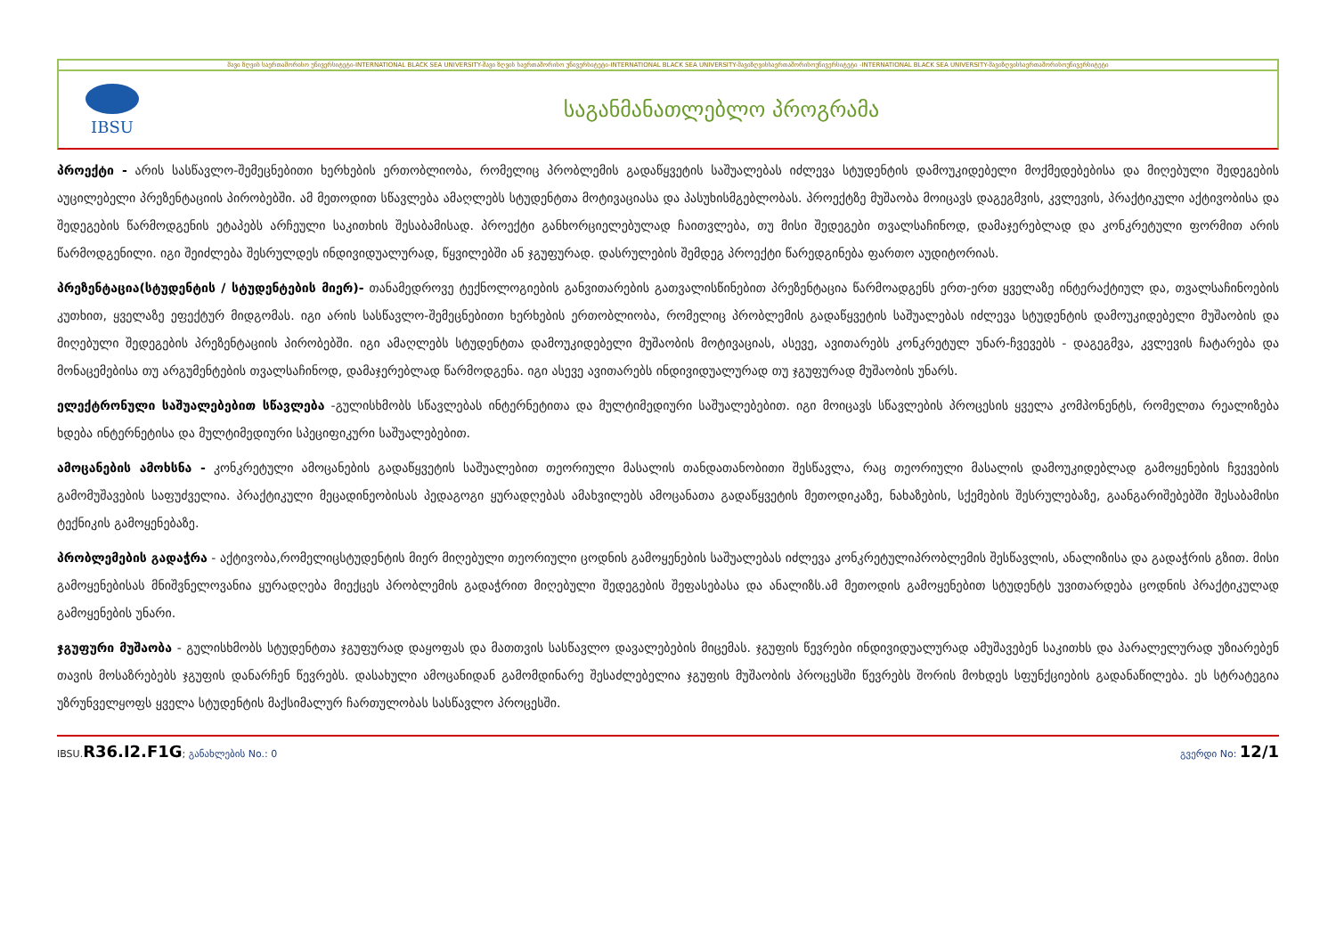შავი ზღვის საერთაშორისო უნივერსიტეტი-INTERNATIONAL BLACK SEA UNIVERSITY-შავი ზღვის საერთაშორისო უნივერსიტეტი-INTERNATIONAL BLACK SEA UNIVERSITY-შავიზღვისსაერთაშორისოუნივერსიტეტი -INTERNATIONAL BLACK SEA UNIVERSITY-შავიზღვისსაერთაშორისოუნივერსიტეტი
IBSU
საგანმანათლებლო პროგრამა
პროექტი - არის სასწავლო-შემეცნებითი ხერხების ერთობლიობა, რომელიც პრობლემის გადაწყვეტის საშუალებას იძლევა სტუდენტის დამოუკიდებელი მოქმედებებისა და მიღებული შედეგების აუცილებელი პრეზენტაციის პირობებში. ამ მეთოდით სწავლება ამაღლებს სტუდენტთა მოტივაციასა და პასუხისმგებლობას. პროექტზე მუშაობა მოიცავს დაგეგმვის, კვლევის, პრაქტიკული აქტივობისა და შედეგების წარმოდგენის ეტაპებს არჩეული საკითხის შესაბამისად. პროექტი განხორციელებულად ჩაითვლება, თუ მისი შედეგები თვალსაჩინოდ, დამაჯერებლად და კონკრეტული ფორმით არის წარმოდგენილი. იგი შეიძლება შესრულდეს ინდივიდუალურად, წყვილებში ან ჯგუფურად. დასრულების შემდეგ პროექტი წარედგინება ფართო აუდიტორიას.
პრეზენტაცია(სტუდენტის / სტუდენტების მიერ)- თანამედროვე ტექნოლოგიების განვითარების გათვალისწინებით პრეზენტაცია წარმოადგენს ერთ-ერთ ყველაზე ინტერაქტიულ და, თვალსაჩინოების კუთხით, ყველაზე ეფექტურ მიდგომას. იგი არის სასწავლო-შემეცნებითი ხერხების ერთობლიობა, რომელიც პრობლემის გადაწყვეტის საშუალებას იძლევა სტუდენტის დამოუკიდებელი მუშაობის და მიღებული შედეგების პრეზენტაციის პირობებში. იგი ამაღლებს სტუდენტთა დამოუკიდებელი მუშაობის მოტივაციას, ასევე, ავითარებს კონკრეტულ უნარ-ჩვევებს - დაგეგმვა, კვლევის ჩატარება და მონაცემებისა თუ არგუმენტების თვალსაჩინოდ, დამაჯერებლად წარმოდგენა. იგი ასევე ავითარებს ინდივიდუალურად თუ ჯგუფურად მუშაობის უნარს.
ელექტრონული საშუალებებით სწავლება -გულისხმობს სწავლებას ინტერნეტითა და მულტიმედიური საშუალებებით. იგი მოიცავს სწავლების პროცესის ყველა კომპონენტს, რომელთა რეალიზება ხდება ინტერნეტისა და მულტიმედიური სპეციფიკური საშუალებებით.
ამოცანების ამოხსნა - კონკრეტული ამოცანების გადაწყვეტის საშუალებით თეორიული მასალის თანდათანობითი შესწავლა, რაც თეორიული მასალის დამოუკიდებლად გამოყენების ჩვევების გამომუშავების საფუძველია. პრაქტიკული მეცადინეობისას პედაგოგი ყურადღებას ამახვილებს ამოცანათა გადაწყვეტის მეთოდიკაზე, ნახაზების, სქემების შესრულებაზე, გაანგარიშებებში შესაბამისი ტექნიკის გამოყენებაზე.
პრობლემების გადაჭრა - აქტივობა,რომელიცსტუდენტის მიერ მიღებული თეორიული ცოდნის გამოყენების საშუალებას იძლევა კონკრეტულიპრობლემის შესწავლის, ანალიზისა და გადაჭრის გზით. მისი გამოყენებისას მნიშვნელოვანია ყურადღება მიექცეს პრობლემის გადაჭრით მიღებული შედეგების შეფასებასა და ანალიზს.ამ მეთოდის გამოყენებით სტუდენტს უვითარდება ცოდნის პრაქტიკულად გამოყენების უნარი.
ჯგუფური მუშაობა - გულისხმობს სტუდენტთა ჯგუფურად დაყოფას და მათთვის სასწავლო დავალებების მიცემას. ჯგუფის წევრები ინდივიდუალურად ამუშავებენ საკითხს და პარალელურად უზიარებენ თავის მოსაზრებებს ჯგუფის დანარჩენ წევრებს. დასახული ამოცანიდან გამომდინარე შესაძლებელია ჯგუფის მუშაობის პროცესში წევრებს შორის მოხდეს სფუნქციების გადანაწილება. ეს სტრატეგია უზრუნველყოფს ყველა სტუდენტის მაქსიმალურ ჩართულობას სასწავლო პროცესში.
IBSU.R36.I2.F1G; განახლების No.: 0 გვერდი No: 12/1